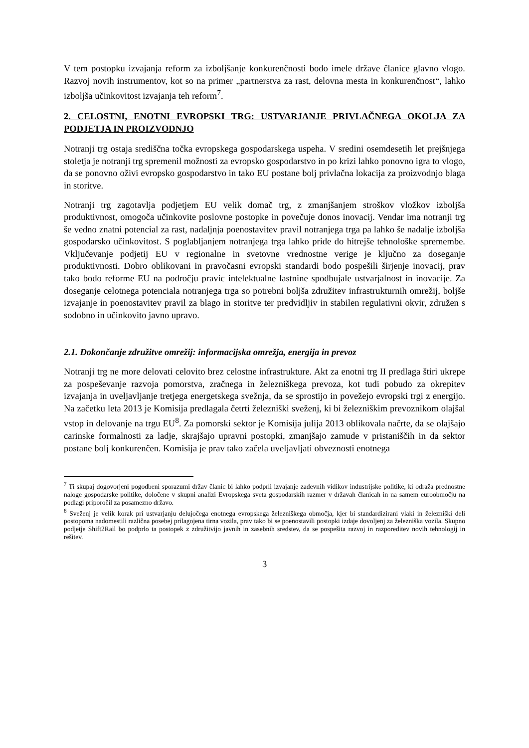V tem postopku izvajanja reform za izboljšanje konkurenčnosti bodo imele države članice glavno vlogo. Razvoj novih instrumentov, kot so na primer „partnerstva za rast, delovna mesta in konkurenčnost“, lahko izboljša učinkovitost izvajanja teh reform<sup>7</sup>.
2. CELOSTNI, ENOTNI EVROPSKI TRG: USTVARJANJE PRIVLAČNEGA OKOLJA ZA PODJETJA IN PROIZVODNJO
Notranji trg ostaja središčna točka evropskega gospodarskega uspeha. V sredini osemdesetih let prejšnjega stoletja je notranji trg spremenil možnosti za evropsko gospodarstvo in po krizi lahko ponovno igra to vlogo, da se ponovno oživi evropsko gospodarstvo in tako EU postane bolj privlačna lokacija za proizvodnjo blaga in storitve.
Notranji trg zagotavlja podjetjem EU velik domač trg, z zmanjšanjem stroškov vložkov izboljša produktivnost, omogoča učinkovite poslovne postopke in povečuje donos inovacij. Vendar ima notranji trg še vedno znatni potencial za rast, nadaljnja poenostavitev pravil notranjega trga pa lahko še nadalje izboljša gospodarsko učinkovitost. S poglabljanjem notranjega trga lahko pride do hitrejše tehnološke spremembe. Vključevanje podjetij EU v regionalne in svetovne vrednostne verige je ključno za doseganje produktivnosti. Dobro oblikovani in pravočasni evropski standardi bodo pospešili širjenje inovacij, prav tako bodo reforme EU na področju pravic intelektualne lastnine spodbujale ustvarjalnost in inovacije. Za doseganje celotnega potenciala notranjega trga so potrebni boljša združitev infrastrukturnih omrežij, boljše izvajanje in poenostavitev pravil za blago in storitve ter predvidljiv in stabilen regulativni okvir, združen s sodobno in učinkovito javno upravo.
2.1. Dokončanje združitve omrežij: informacijska omrežja, energija in prevoz
Notranji trg ne more delovati celovito brez celostne infrastrukture. Akt za enotni trg II predlaga štiri ukrepe za pospeševanje razvoja pomorstva, zračnega in železniškega prevoza, kot tudi pobudo za okrepitev izvajanja in uveljavljanje tretjega energetskega svežnja, da se sprostijo in povežejo evropski trgi z energijo. Na začetku leta 2013 je Komisija predlagala četrti železniški sveženj, ki bi železniškim prevoznikom olajšal vstop in delovanje na trgu EU<sup>8</sup>. Za pomorski sektor je Komisija julija 2013 oblikovala načrte, da se olajšajo carinske formalnosti za ladje, skrajšajo upravni postopki, zmanjšajo zamude v pristaniščih in da sektor postane bolj konkurenčen. Komisija je prav tako začela uveljavljati obveznosti enotnega
<sup>7</sup> Ti skupaj dogovorjeni pogodbeni sporazumi držav članic bi lahko podprli izvajanje zadevnih vidikov industrijske politike, ki odraža prednostne naloge gospodarske politike, določene v skupni analizi Evropskega sveta gospodarskih razmer v državah članicah in na samem euroobmočju na podlagi priporočil za posamezno državo.
<sup>8</sup> Sveženj je velik korak pri ustvarjanju delujočega enotnega evropskega železniškega območja, kjer bi standardizirani vlaki in železniški deli postopoma nadomestili različna posebej prilagojena tirna vozila, prav tako bi se poenostavili postopki izdaje dovoljenj za železniška vozila. Skupno podjetje Shift2Rail bo podprlo ta postopek z združitvijo javnih in zasebnih sredstev, da se pospešita razvoj in razporeditev novih tehnologij in rešitev.
3